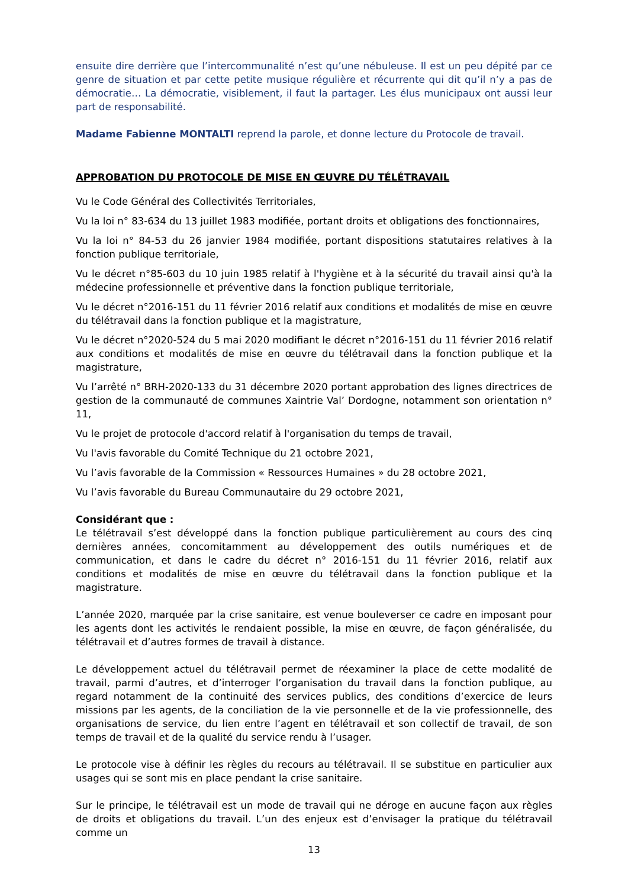ensuite dire derrière que l’intercommunalité n’est qu’une nébuleuse. Il est un peu dépité par ce genre de situation et par cette petite musique régulière et récurrente qui dit qu’il n’y a pas de démocratie… La démocratie, visiblement, il faut la partager. Les élus municipaux ont aussi leur part de responsabilité.
Madame Fabienne MONTALTI reprend la parole, et donne lecture du Protocole de travail.
APPROBATION DU PROTOCOLE DE MISE EN ŒUVRE DU TÉLÉTRAVAIL
Vu le Code Général des Collectivités Territoriales,
Vu la loi n° 83-634 du 13 juillet 1983 modifiée, portant droits et obligations des fonctionnaires,
Vu la loi n° 84-53 du 26 janvier 1984 modifiée, portant dispositions statutaires relatives à la fonction publique territoriale,
Vu le décret n°85-603 du 10 juin 1985 relatif à l'hygiène et à la sécurité du travail ainsi qu'à la médecine professionnelle et préventive dans la fonction publique territoriale,
Vu le décret n°2016-151 du 11 février 2016 relatif aux conditions et modalités de mise en œuvre du télétravail dans la fonction publique et la magistrature,
Vu le décret n°2020-524 du 5 mai 2020 modifiant le décret n°2016-151 du 11 février 2016 relatif aux conditions et modalités de mise en œuvre du télétravail dans la fonction publique et la magistrature,
Vu l’arrêté n° BRH-2020-133 du 31 décembre 2020 portant approbation des lignes directrices de gestion de la communauté de communes Xaintrie Val’ Dordogne, notamment son orientation n° 11,
Vu le projet de protocole d'accord relatif à l'organisation du temps de travail,
Vu l'avis favorable du Comité Technique du 21 octobre 2021,
Vu l’avis favorable de la Commission « Ressources Humaines » du 28 octobre 2021,
Vu l’avis favorable du Bureau Communautaire du 29 octobre 2021,
Considérant que :
Le télétravail s’est développé dans la fonction publique particulièrement au cours des cinq dernières années, concomitamment au développement des outils numériques et de communication, et dans le cadre du décret n° 2016-151 du 11 février 2016, relatif aux conditions et modalités de mise en œuvre du télétravail dans la fonction publique et la magistrature.
L’année 2020, marquée par la crise sanitaire, est venue bouleverser ce cadre en imposant pour les agents dont les activités le rendaient possible, la mise en œuvre, de façon généralisée, du télétravail et d’autres formes de travail à distance.
Le développement actuel du télétravail permet de réexaminer la place de cette modalité de travail, parmi d’autres, et d’interroger l’organisation du travail dans la fonction publique, au regard notamment de la continuité des services publics, des conditions d’exercice de leurs missions par les agents, de la conciliation de la vie personnelle et de la vie professionnelle, des organisations de service, du lien entre l’agent en télétravail et son collectif de travail, de son temps de travail et de la qualité du service rendu à l’usager.
Le protocole vise à définir les règles du recours au télétravail. Il se substitue en particulier aux usages qui se sont mis en place pendant la crise sanitaire.
Sur le principe, le télétravail est un mode de travail qui ne déroge en aucune façon aux règles de droits et obligations du travail. L’un des enjeux est d’envisager la pratique du télétravail comme un
13